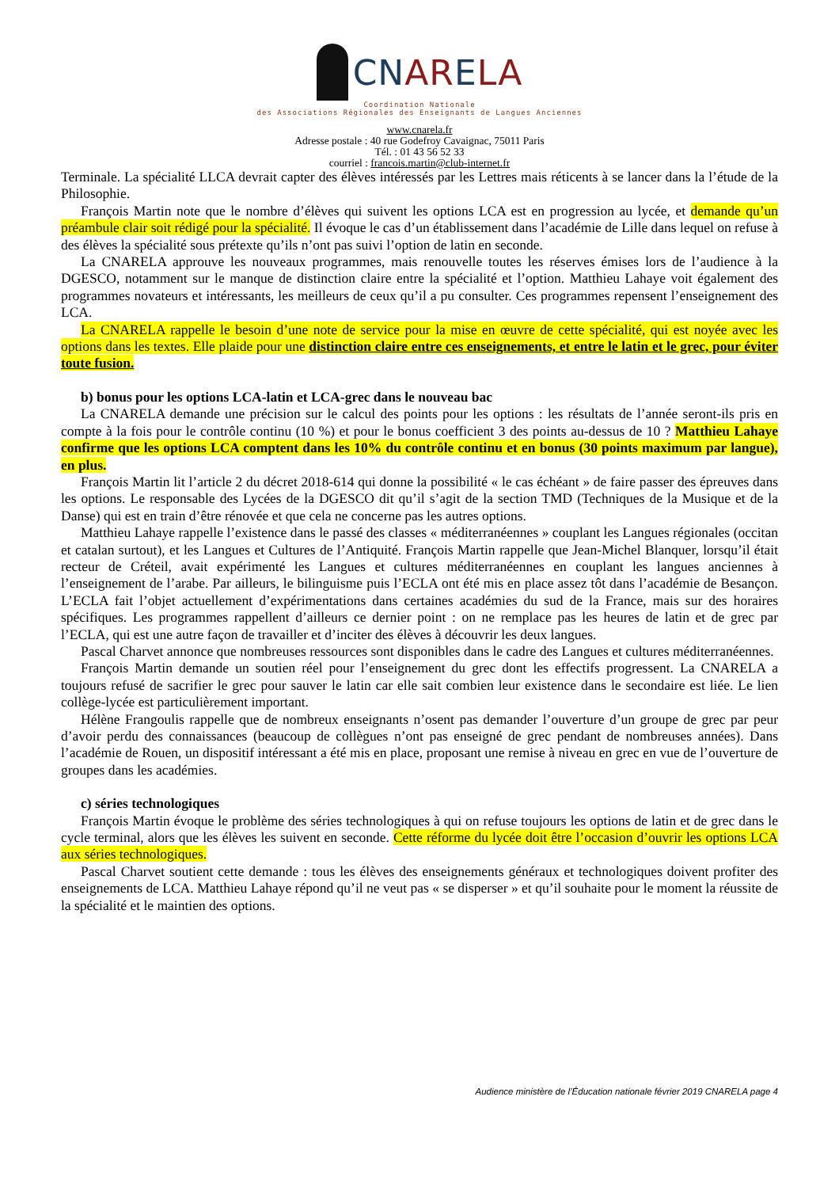CNARELA
Coordination Nationale
des Associations Régionales des Enseignants de Langues Anciennes
www.cnarela.fr
Adresse postale : 40 rue Godefroy Cavaignac, 75011 Paris
Tél. : 01 43 56 52 33
courriel : francois.martin@club-internet.fr
Terminale. La spécialité LLCA devrait capter des élèves intéressés par les Lettres mais réticents à se lancer dans la l’étude de la Philosophie.
François Martin note que le nombre d’élèves qui suivent les options LCA est en progression au lycée, et demande qu’un préambule clair soit rédigé pour la spécialité. Il évoque le cas d’un établissement dans l’académie de Lille dans lequel on refuse à des élèves la spécialité sous prétexte qu’ils n’ont pas suivi l’option de latin en seconde.
La CNARELA approuve les nouveaux programmes, mais renouvelle toutes les réserves émises lors de l’audience à la DGESCO, notamment sur le manque de distinction claire entre la spécialité et l’option. Matthieu Lahaye voit également des programmes novateurs et intéressants, les meilleurs de ceux qu’il a pu consulter. Ces programmes repensent l’enseignement des LCA.
La CNARELA rappelle le besoin d’une note de service pour la mise en œuvre de cette spécialité, qui est noyée avec les options dans les textes. Elle plaide pour une distinction claire entre ces enseignements, et entre le latin et le grec, pour éviter toute fusion.
b) bonus pour les options LCA-latin et LCA-grec dans le nouveau bac
La CNARELA demande une précision sur le calcul des points pour les options : les résultats de l’année seront-ils pris en compte à la fois pour le contrôle continu (10 %) et pour le bonus coefficient 3 des points au-dessus de 10 ? Matthieu Lahaye confirme que les options LCA comptent dans les 10% du contrôle continu et en bonus (30 points maximum par langue), en plus.
François Martin lit l’article 2 du décret 2018-614 qui donne la possibilité « le cas échéant » de faire passer des épreuves dans les options. Le responsable des Lycées de la DGESCO dit qu’il s’agit de la section TMD (Techniques de la Musique et de la Danse) qui est en train d’être rénovée et que cela ne concerne pas les autres options.
Matthieu Lahaye rappelle l’existence dans le passé des classes « méditerranéennes » couplant les Langues régionales (occitan et catalan surtout), et les Langues et Cultures de l’Antiquité. François Martin rappelle que Jean-Michel Blanquer, lorsqu’il était recteur de Créteil, avait expérimenté les Langues et cultures méditerranéennes en couplant les langues anciennes à l’enseignement de l’arabe. Par ailleurs, le bilinguisme puis l’ECLA ont été mis en place assez tôt dans l’académie de Besançon. L’ECLA fait l’objet actuellement d’expérimentations dans certaines académies du sud de la France, mais sur des horaires spécifiques. Les programmes rappellent d’ailleurs ce dernier point : on ne remplace pas les heures de latin et de grec par l’ECLA, qui est une autre façon de travailler et d’inciter des élèves à découvrir les deux langues.
Pascal Charvet annonce que nombreuses ressources sont disponibles dans le cadre des Langues et cultures méditerranéennes.
François Martin demande un soutien réel pour l’enseignement du grec dont les effectifs progressent. La CNARELA a toujours refusé de sacrifier le grec pour sauver le latin car elle sait combien leur existence dans le secondaire est liée. Le lien collège-lycée est particulièrement important.
Hélène Frangoulis rappelle que de nombreux enseignants n’osent pas demander l’ouverture d’un groupe de grec par peur d’avoir perdu des connaissances (beaucoup de collègues n’ont pas enseigné de grec pendant de nombreuses années). Dans l’académie de Rouen, un dispositif intéressant a été mis en place, proposant une remise à niveau en grec en vue de l’ouverture de groupes dans les académies.
c) séries technologiques
François Martin évoque le problème des séries technologiques à qui on refuse toujours les options de latin et de grec dans le cycle terminal, alors que les élèves les suivent en seconde. Cette réforme du lycée doit être l’occasion d’ouvrir les options LCA aux séries technologiques.
Pascal Charvet soutient cette demande : tous les élèves des enseignements généraux et technologiques doivent profiter des enseignements de LCA. Matthieu Lahaye répond qu’il ne veut pas « se disperser » et qu’il souhaite pour le moment la réussite de la spécialité et le maintien des options.
Audience ministère de l’Éducation nationale février 2019 CNARELA page 4